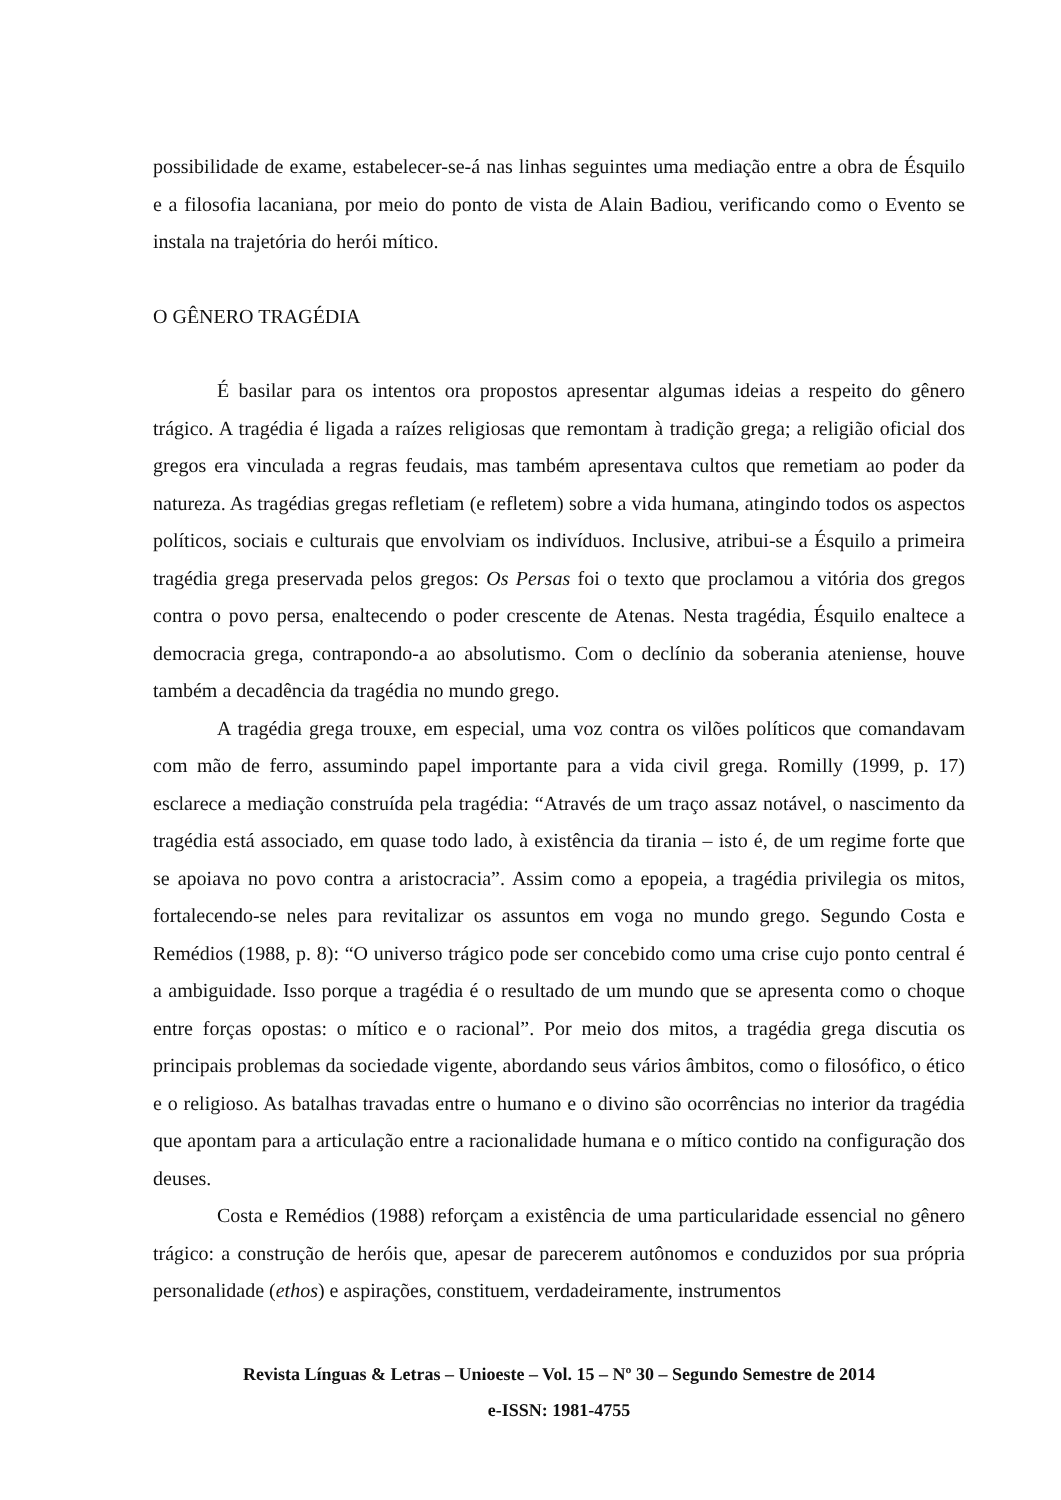possibilidade de exame, estabelecer-se-á nas linhas seguintes uma mediação entre a obra de Ésquilo e a filosofia lacaniana, por meio do ponto de vista de Alain Badiou, verificando como o Evento se instala na trajetória do herói mítico.
O GÊNERO TRAGÉDIA
É basilar para os intentos ora propostos apresentar algumas ideias a respeito do gênero trágico. A tragédia é ligada a raízes religiosas que remontam à tradição grega; a religião oficial dos gregos era vinculada a regras feudais, mas também apresentava cultos que remetiam ao poder da natureza. As tragédias gregas refletiam (e refletem) sobre a vida humana, atingindo todos os aspectos políticos, sociais e culturais que envolviam os indivíduos. Inclusive, atribui-se a Ésquilo a primeira tragédia grega preservada pelos gregos: Os Persas foi o texto que proclamou a vitória dos gregos contra o povo persa, enaltecendo o poder crescente de Atenas. Nesta tragédia, Ésquilo enaltece a democracia grega, contrapondo-a ao absolutismo. Com o declínio da soberania ateniense, houve também a decadência da tragédia no mundo grego.
A tragédia grega trouxe, em especial, uma voz contra os vilões políticos que comandavam com mão de ferro, assumindo papel importante para a vida civil grega. Romilly (1999, p. 17) esclarece a mediação construída pela tragédia: “Através de um traço assaz notável, o nascimento da tragédia está associado, em quase todo lado, à existência da tirania – isto é, de um regime forte que se apoiava no povo contra a aristocracia”. Assim como a epopeia, a tragédia privilegia os mitos, fortalecendo-se neles para revitalizar os assuntos em voga no mundo grego. Segundo Costa e Remédios (1988, p. 8): “O universo trágico pode ser concebido como uma crise cujo ponto central é a ambiguidade. Isso porque a tragédia é o resultado de um mundo que se apresenta como o choque entre forças opostas: o mítico e o racional”. Por meio dos mitos, a tragédia grega discutia os principais problemas da sociedade vigente, abordando seus vários âmbitos, como o filosófico, o ético e o religioso. As batalhas travadas entre o humano e o divino são ocorrências no interior da tragédia que apontam para a articulação entre a racionalidade humana e o mítico contido na configuração dos deuses.
Costa e Remédios (1988) reforçam a existência de uma particularidade essencial no gênero trágico: a construção de heróis que, apesar de parecerem autônomos e conduzidos por sua própria personalidade (ethos) e aspirações, constituem, verdadeiramente, instrumentos
Revista Línguas & Letras – Unioeste – Vol. 15 – Nº 30 – Segundo Semestre de 2014
e-ISSN: 1981-4755